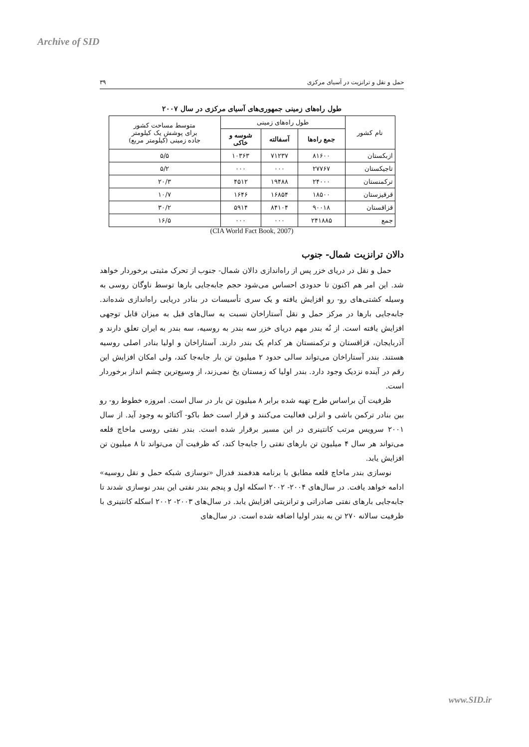Archive of SID
حمل و نقل و ترانزیت در آسیای مرکزی ۳۹
طول راه‌های زمینی جمهوری‌های آسیای مرکزی در سال ۲۰۰۷
| نام کشور | طول راه‌های زمینی | | | متوسط مساحت کشور برای پوشش یک کیلومتر جاده زمینی (کیلومتر مربع) |
| --- | --- | --- | --- | --- |
| | جمع راه‌ها | آسفالته | شوسه و خاکی | |
| ازبکستان | ۸۱۶۰۰ | ۷۱۲۳۷ | ۱۰۳۶۳ | ۵/۵ |
| تاجیکستان | ۲۷۷۶۷ | ۰۰۰ | ۰۰۰ | ۵/۲ |
| ترکمنستان | ۲۴۰۰۰ | ۱۹۴۸۸ | ۴۵۱۲ | ۲۰/۳ |
| قرقیزستان | ۱۸۵۰۰ | ۱۶۸۵۴ | ۱۶۴۶ | ۱۰/۷ |
| قزاقستان | ۹۰۰۱۸ | ۸۴۱۰۴ | ۵۹۱۴ | ۳۰/۲ |
| جمع | ۲۴۱۸۸۵ | ۰۰۰ | ۰۰۰ | ۱۶/۵ |
(CIA World Fact Book, 2007)
دالان ترانزیت شمال- جنوب
حمل و نقل در دریای خزر پس از راه‌اندازی دالان شمال- جنوب از تحرک مثبتی برخوردار خواهد شد. این امر هم اکنون تا حدودی احساس می‌شود حجم جابه‌جایی بارها توسط ناوگان روسی به وسیله کشتی‌های رو- رو افزایش یافته و یک سری تأسیسات در بنادر دریایی راه‌اندازی شده‌اند. جابه‌جایی بارها در مرکز حمل و نقل آستاراخان نسبت به سال‌های قبل به میزان قابل توجهی افزایش یافته است. از نُه بندر مهم دریای خزر سه بندر به روسیه، سه بندر به ایران تعلق دارند و آذربایجان، قزاقستان و ترکمنستان هر کدام یک بندر دارند. آستاراخان و اولیا بنادر اصلی روسیه هستند. بندر آستاراخان می‌تواند سالی حدود ۲ میلیون تن بار جابه‌جا کند، ولی امکان افزایش این رقم در آینده نزدیک وجود دارد. بندر اولیا که زمستان یخ نمی‌زند، از وسیع‌ترین چشم انداز برخوردار است.
ظرفیت آن براساس طرح تهیه شده برابر ۸ میلیون تن بار در سال است. امروزه خطوط رو- رو بین بنادر ترکمن باشی و انزلی فعالیت می‌کنند و قرار است خط باکو- آکتائو به وجود آید. از سال ۲۰۰۱ سرویس مرتب کانتینری در این مسیر برقرار شده است. بندر نفتی روسی ماخاچ قلعه می‌تواند هر سال ۴ میلیون تن بارهای نفتی را جابه‌جا کند، که ظرفیت آن می‌تواند تا ۸ میلیون تن افزایش یابد.
نوسازی بندر ماخاچ قلعه مطابق با برنامه هدفمند فدرال «نوسازی شبکه حمل و نقل روسیه» ادامه خواهد یافت. در سال‌های ۲۰۰۴- ۲۰۰۲ اسکله اول و پنجم بندر نفتی این بندر نوسازی شدند تا جابه‌جایی بارهای نفتی صادراتی و ترانزیتی افزایش یابد. در سال‌های ۲۰۰۳- ۲۰۰۲ اسکله کانتینری با ظرفیت سالانه ۲۷۰ تن به بندر اولیا اضافه شده است. در سال‌های
www.SID.ir